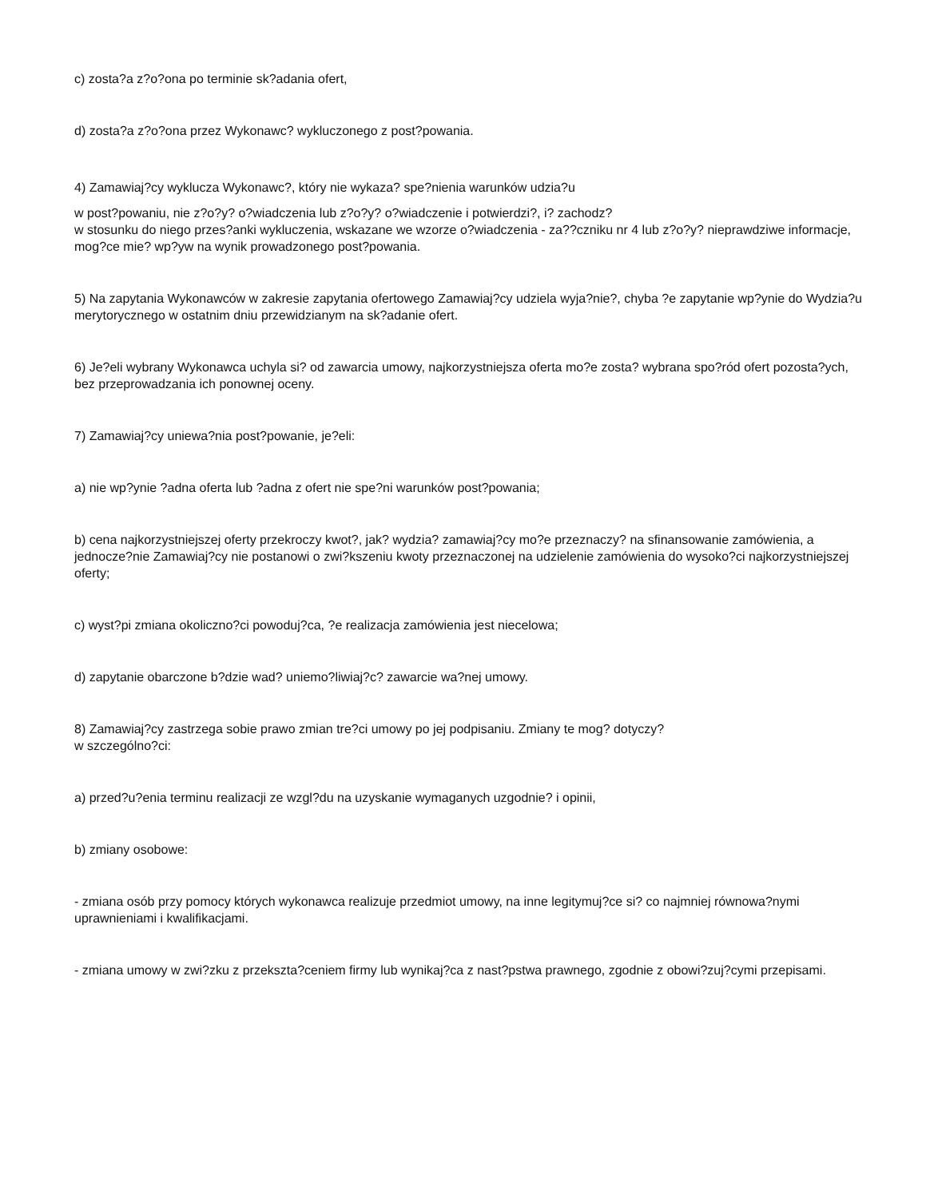c) zosta?a z?o?ona po terminie sk?adania ofert,
d) zosta?a z?o?ona przez Wykonawc? wykluczonego z post?powania.
4) Zamawiaj?cy wyklucza Wykonawc?, który nie wykaza? spe?nienia warunków udzia?u
w post?powaniu, nie z?o?y? o?wiadczenia lub z?o?y? o?wiadczenie i potwierdzi?, i? zachodz?
w stosunku do niego przes?anki wykluczenia, wskazane we wzorze o?wiadczenia - za??czniku nr 4 lub z?o?y? nieprawdziwe informacje, mog?ce mie? wp?yw na wynik prowadzonego post?powania.
5) Na zapytania Wykonawców w zakresie zapytania ofertowego Zamawiaj?cy udziela wyja?nie?, chyba ?e zapytanie wp?ynie do Wydzia?u merytorycznego w ostatnim dniu przewidzianym na sk?adanie ofert.
6) Je?eli wybrany Wykonawca uchyla si? od zawarcia umowy, najkorzystniejsza oferta mo?e zosta? wybrana spo?ród ofert pozosta?ych, bez przeprowadzania ich ponownej oceny.
7) Zamawiaj?cy uniewa?nia post?powanie, je?eli:
a) nie wp?ynie ?adna oferta lub ?adna z ofert nie spe?ni warunków post?powania;
b) cena najkorzystniejszej oferty przekroczy kwot?, jak? wydzia? zamawiaj?cy mo?e przeznaczy? na sfinansowanie zamówienia, a jednocze?nie Zamawiaj?cy nie postanowi o zwi?kszeniu kwoty przeznaczonej na udzielenie zamówienia do wysoko?ci najkorzystniejszej oferty;
c) wyst?pi zmiana okoliczno?ci powoduj?ca, ?e realizacja zamówienia jest niecelowa;
d) zapytanie obarczone b?dzie wad? uniemo?liwiaj?c? zawarcie wa?nej umowy.
8) Zamawiaj?cy zastrzega sobie prawo zmian tre?ci umowy po jej podpisaniu. Zmiany te mog? dotyczy?
w szczególno?ci:
a) przed?u?enia terminu realizacji ze wzgl?du na uzyskanie wymaganych uzgodnie? i opinii,
b) zmiany osobowe:
- zmiana osób przy pomocy których wykonawca realizuje przedmiot umowy, na inne legitymuj?ce si? co najmniej równowa?nymi uprawnieniami i kwalifikacjami.
- zmiana umowy w zwi?zku z przekszta?ceniem firmy lub wynikaj?ca z nast?pstwa prawnego, zgodnie z obowi?zuj?cymi przepisami.